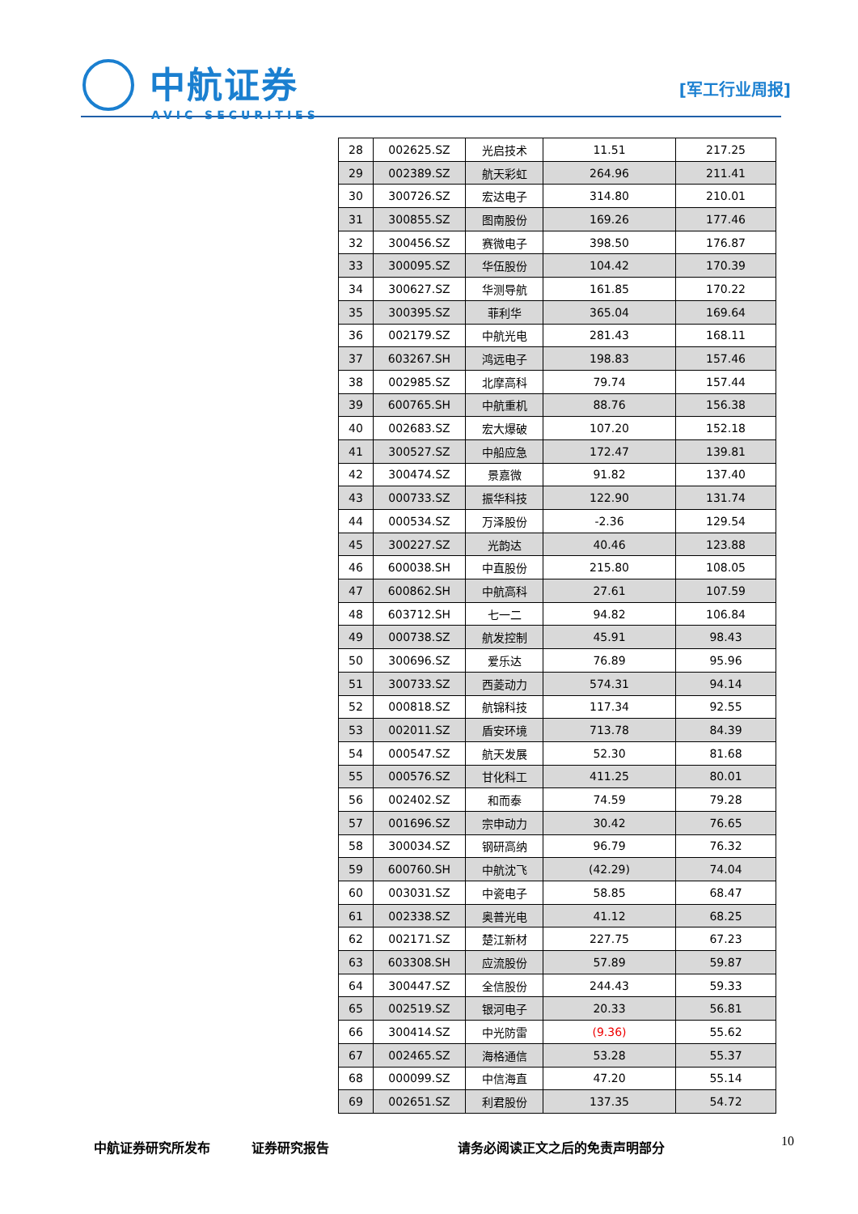中航证券
AVIC SECURITIES
[军工行业周报]
| 28 | 002625.SZ | 光启技术 | 11.51 | 217.25 |
| 29 | 002389.SZ | 航天彩虹 | 264.96 | 211.41 |
| 30 | 300726.SZ | 宏达电子 | 314.80 | 210.01 |
| 31 | 300855.SZ | 图南股份 | 169.26 | 177.46 |
| 32 | 300456.SZ | 赛微电子 | 398.50 | 176.87 |
| 33 | 300095.SZ | 华伍股份 | 104.42 | 170.39 |
| 34 | 300627.SZ | 华测导航 | 161.85 | 170.22 |
| 35 | 300395.SZ | 菲利华 | 365.04 | 169.64 |
| 36 | 002179.SZ | 中航光电 | 281.43 | 168.11 |
| 37 | 603267.SH | 鸿远电子 | 198.83 | 157.46 |
| 38 | 002985.SZ | 北摩高科 | 79.74 | 157.44 |
| 39 | 600765.SH | 中航重机 | 88.76 | 156.38 |
| 40 | 002683.SZ | 宏大爆破 | 107.20 | 152.18 |
| 41 | 300527.SZ | 中船应急 | 172.47 | 139.81 |
| 42 | 300474.SZ | 景嘉微 | 91.82 | 137.40 |
| 43 | 000733.SZ | 振华科技 | 122.90 | 131.74 |
| 44 | 000534.SZ | 万泽股份 | -2.36 | 129.54 |
| 45 | 300227.SZ | 光韵达 | 40.46 | 123.88 |
| 46 | 600038.SH | 中直股份 | 215.80 | 108.05 |
| 47 | 600862.SH | 中航高科 | 27.61 | 107.59 |
| 48 | 603712.SH | 七一二 | 94.82 | 106.84 |
| 49 | 000738.SZ | 航发控制 | 45.91 | 98.43 |
| 50 | 300696.SZ | 爱乐达 | 76.89 | 95.96 |
| 51 | 300733.SZ | 西菱动力 | 574.31 | 94.14 |
| 52 | 000818.SZ | 航锦科技 | 117.34 | 92.55 |
| 53 | 002011.SZ | 盾安环境 | 713.78 | 84.39 |
| 54 | 000547.SZ | 航天发展 | 52.30 | 81.68 |
| 55 | 000576.SZ | 甘化科工 | 411.25 | 80.01 |
| 56 | 002402.SZ | 和而泰 | 74.59 | 79.28 |
| 57 | 001696.SZ | 宗申动力 | 30.42 | 76.65 |
| 58 | 300034.SZ | 钢研高纳 | 96.79 | 76.32 |
| 59 | 600760.SH | 中航沈飞 | (42.29) | 74.04 |
| 60 | 003031.SZ | 中瓷电子 | 58.85 | 68.47 |
| 61 | 002338.SZ | 奥普光电 | 41.12 | 68.25 |
| 62 | 002171.SZ | 楚江新材 | 227.75 | 67.23 |
| 63 | 603308.SH | 应流股份 | 57.89 | 59.87 |
| 64 | 300447.SZ | 全信股份 | 244.43 | 59.33 |
| 65 | 002519.SZ | 银河电子 | 20.33 | 56.81 |
| 66 | 300414.SZ | 中光防雷 | (9.36) | 55.62 |
| 67 | 002465.SZ | 海格通信 | 53.28 | 55.37 |
| 68 | 000099.SZ | 中信海直 | 47.20 | 55.14 |
| 69 | 002651.SZ | 利君股份 | 137.35 | 54.72 |
中航证券研究所发布 证券研究报告 请务必阅读正文之后的免责声明部分 10